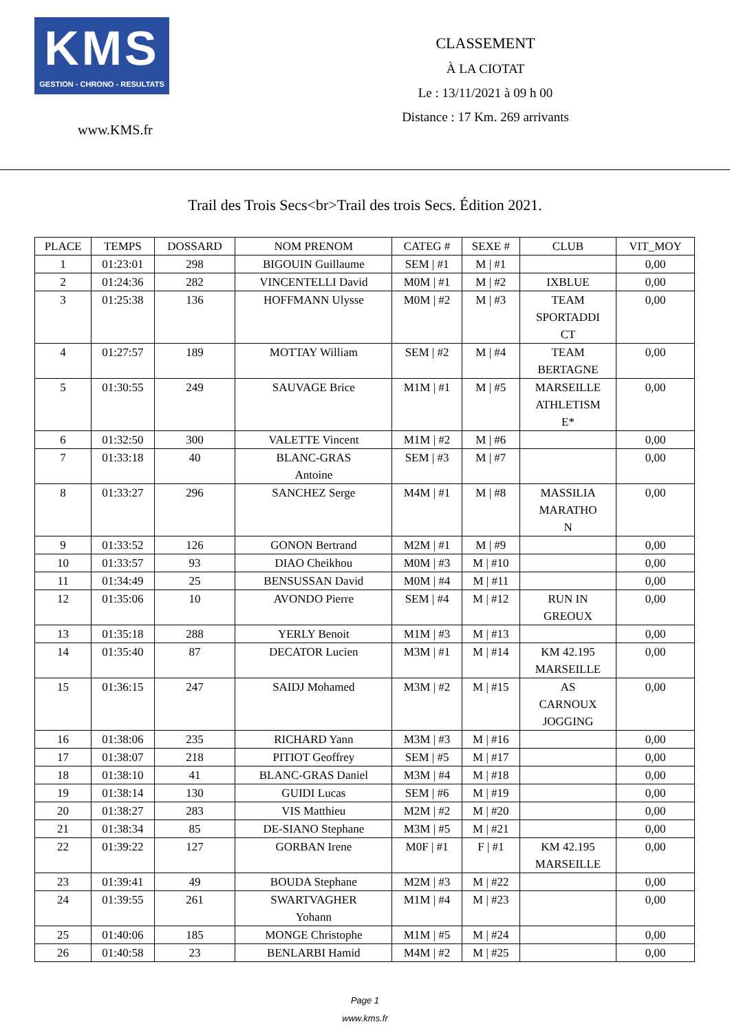KMS
GESTION - CHRONO - RESULTATS
www.KMS.fr
CLASSEMENT
À LA CIOTAT
Le : 13/11/2021 à 09 h 00
Distance : 17 Km. 269 arrivants
Trail des Trois Secs<br>Trail des trois Secs. Édition 2021.
| PLACE | TEMPS | DOSSARD | NOM PRENOM | CATEG # | SEXE # | CLUB | VIT_MOY |
| --- | --- | --- | --- | --- | --- | --- | --- |
| 1 | 01:23:01 | 298 | BIGOUIN Guillaume | SEM / #1 | M / #1 | | 0,00 |
| 2 | 01:24:36 | 282 | VINCENTELLI David | M0M / #1 | M / #2 | IXBLUE | 0,00 |
| 3 | 01:25:38 | 136 | HOFFMANN Ulysse | M0M / #2 | M / #3 | TEAM SPORTADDI CT | 0,00 |
| 4 | 01:27:57 | 189 | MOTTAY William | SEM / #2 | M / #4 | TEAM BERTAGNE | 0,00 |
| 5 | 01:30:55 | 249 | SAUVAGE Brice | M1M / #1 | M / #5 | MARSEILLE ATHLETISM E* | 0,00 |
| 6 | 01:32:50 | 300 | VALETTE Vincent | M1M / #2 | M / #6 | | 0,00 |
| 7 | 01:33:18 | 40 | BLANC-GRAS Antoine | SEM / #3 | M / #7 | | 0,00 |
| 8 | 01:33:27 | 296 | SANCHEZ Serge | M4M / #1 | M / #8 | MASSILIA MARATHO N | 0,00 |
| 9 | 01:33:52 | 126 | GONON Bertrand | M2M / #1 | M / #9 | | 0,00 |
| 10 | 01:33:57 | 93 | DIAO Cheikhou | M0M / #3 | M / #10 | | 0,00 |
| 11 | 01:34:49 | 25 | BENSUSSAN David | M0M / #4 | M / #11 | | 0,00 |
| 12 | 01:35:06 | 10 | AVONDO Pierre | SEM / #4 | M / #12 | RUN IN GREOUX | 0,00 |
| 13 | 01:35:18 | 288 | YERLY Benoit | M1M / #3 | M / #13 | | 0,00 |
| 14 | 01:35:40 | 87 | DECATOR Lucien | M3M / #1 | M / #14 | KM 42.195 MARSEILLE | 0,00 |
| 15 | 01:36:15 | 247 | SAIDJ Mohamed | M3M / #2 | M / #15 | AS CARNOUX JOGGING | 0,00 |
| 16 | 01:38:06 | 235 | RICHARD Yann | M3M / #3 | M / #16 | | 0,00 |
| 17 | 01:38:07 | 218 | PITIOT Geoffrey | SEM / #5 | M / #17 | | 0,00 |
| 18 | 01:38:10 | 41 | BLANC-GRAS Daniel | M3M / #4 | M / #18 | | 0,00 |
| 19 | 01:38:14 | 130 | GUIDI Lucas | SEM / #6 | M / #19 | | 0,00 |
| 20 | 01:38:27 | 283 | VIS Matthieu | M2M / #2 | M / #20 | | 0,00 |
| 21 | 01:38:34 | 85 | DE-SIANO Stephane | M3M / #5 | M / #21 | | 0,00 |
| 22 | 01:39:22 | 127 | GORBAN Irene | M0F / #1 | F / #1 | KM 42.195 MARSEILLE | 0,00 |
| 23 | 01:39:41 | 49 | BOUDA Stephane | M2M / #3 | M / #22 | | 0,00 |
| 24 | 01:39:55 | 261 | SWARTVAGHER Yohann | M1M / #4 | M / #23 | | 0,00 |
| 25 | 01:40:06 | 185 | MONGE Christophe | M1M / #5 | M / #24 | | 0,00 |
| 26 | 01:40:58 | 23 | BENLARBI Hamid | M4M / #2 | M / #25 | | 0,00 |
Page 1
www.kms.fr